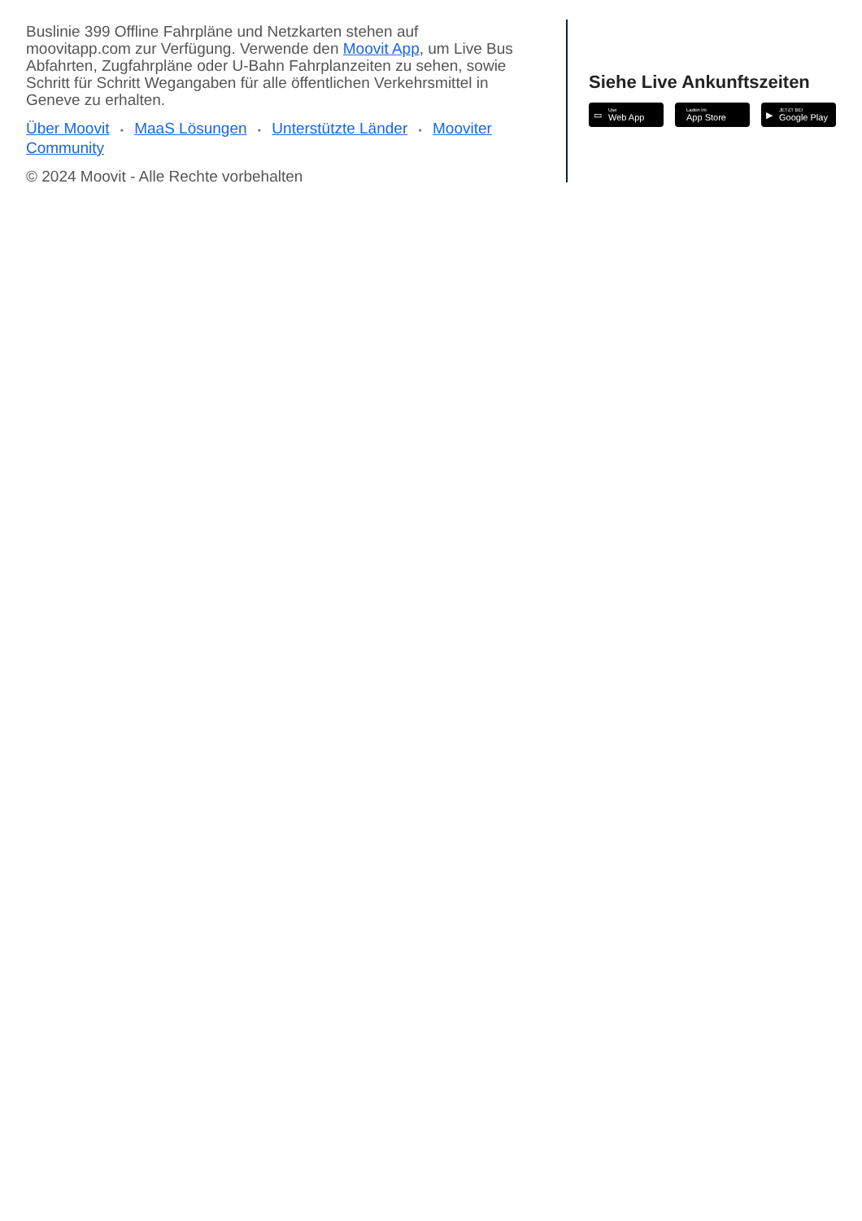Buslinie 399 Offline Fahrpläne und Netzkarten stehen auf moovitapp.com zur Verfügung. Verwende den Moovit App, um Live Bus Abfahrten, Zugfahrpläne oder U-Bahn Fahrplanzeiten zu sehen, sowie Schritt für Schritt Wegangaben für alle öffentlichen Verkehrsmittel in Geneve zu erhalten.
Über Moovit • MaaS Lösungen • Unterstützte Länder • Mooviter Community
© 2024 Moovit - Alle Rechte vorbehalten
Siehe Live Ankunftszeiten
▭ Use
Web App
Laden im
App Store
▶ JETZT BEI
Google Play